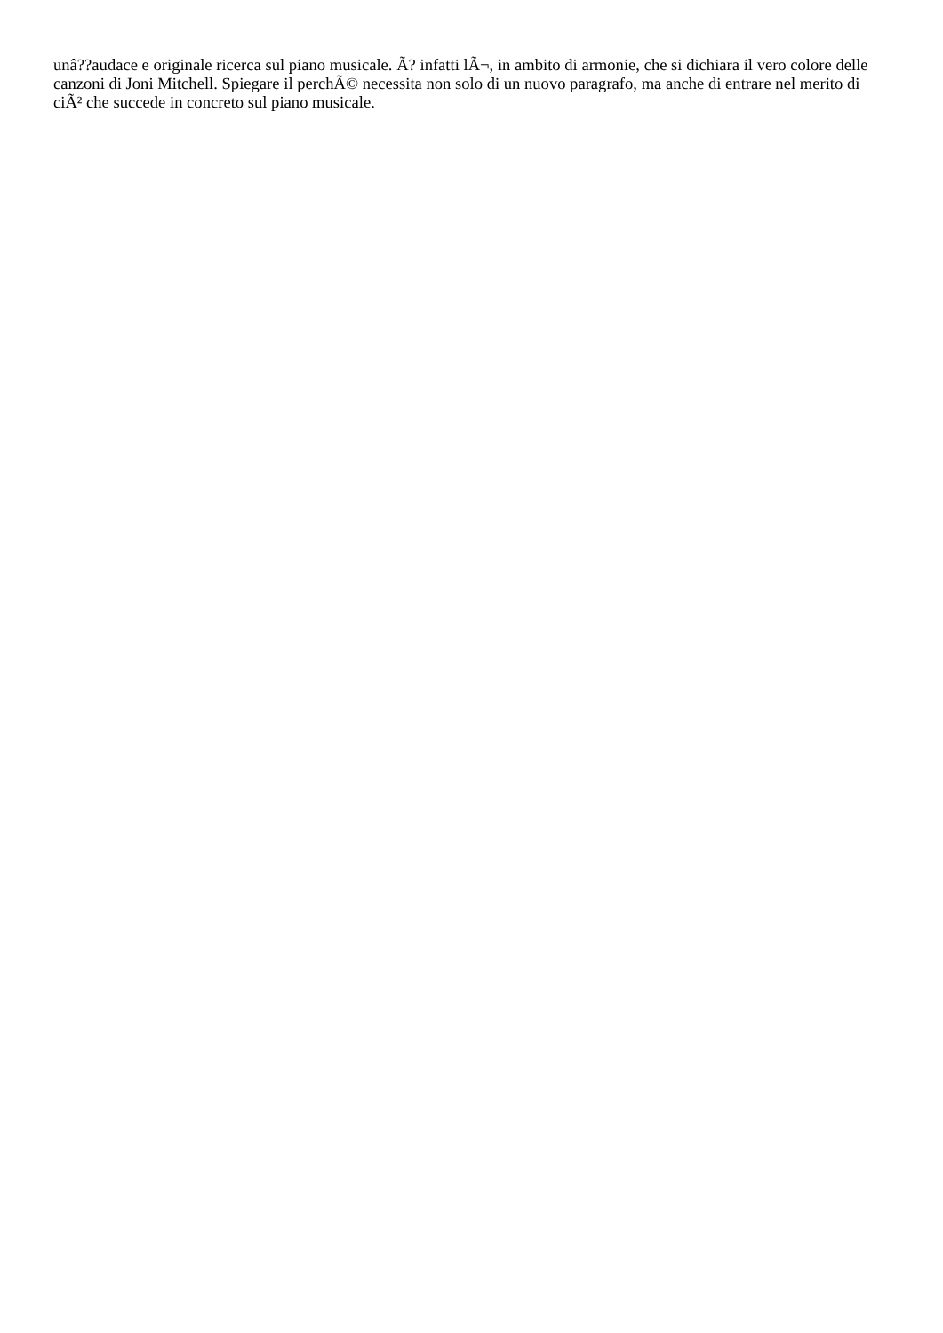unâ??audace e originale ricerca sul piano musicale. Ã? infatti lÃ¬, in ambito di armonie, che si dichiara il vero colore delle canzoni di Joni Mitchell. Spiegare il perchÃ© necessita non solo di un nuovo paragrafo, ma anche di entrare nel merito di ciÃ² che succede in concreto sul piano musicale.